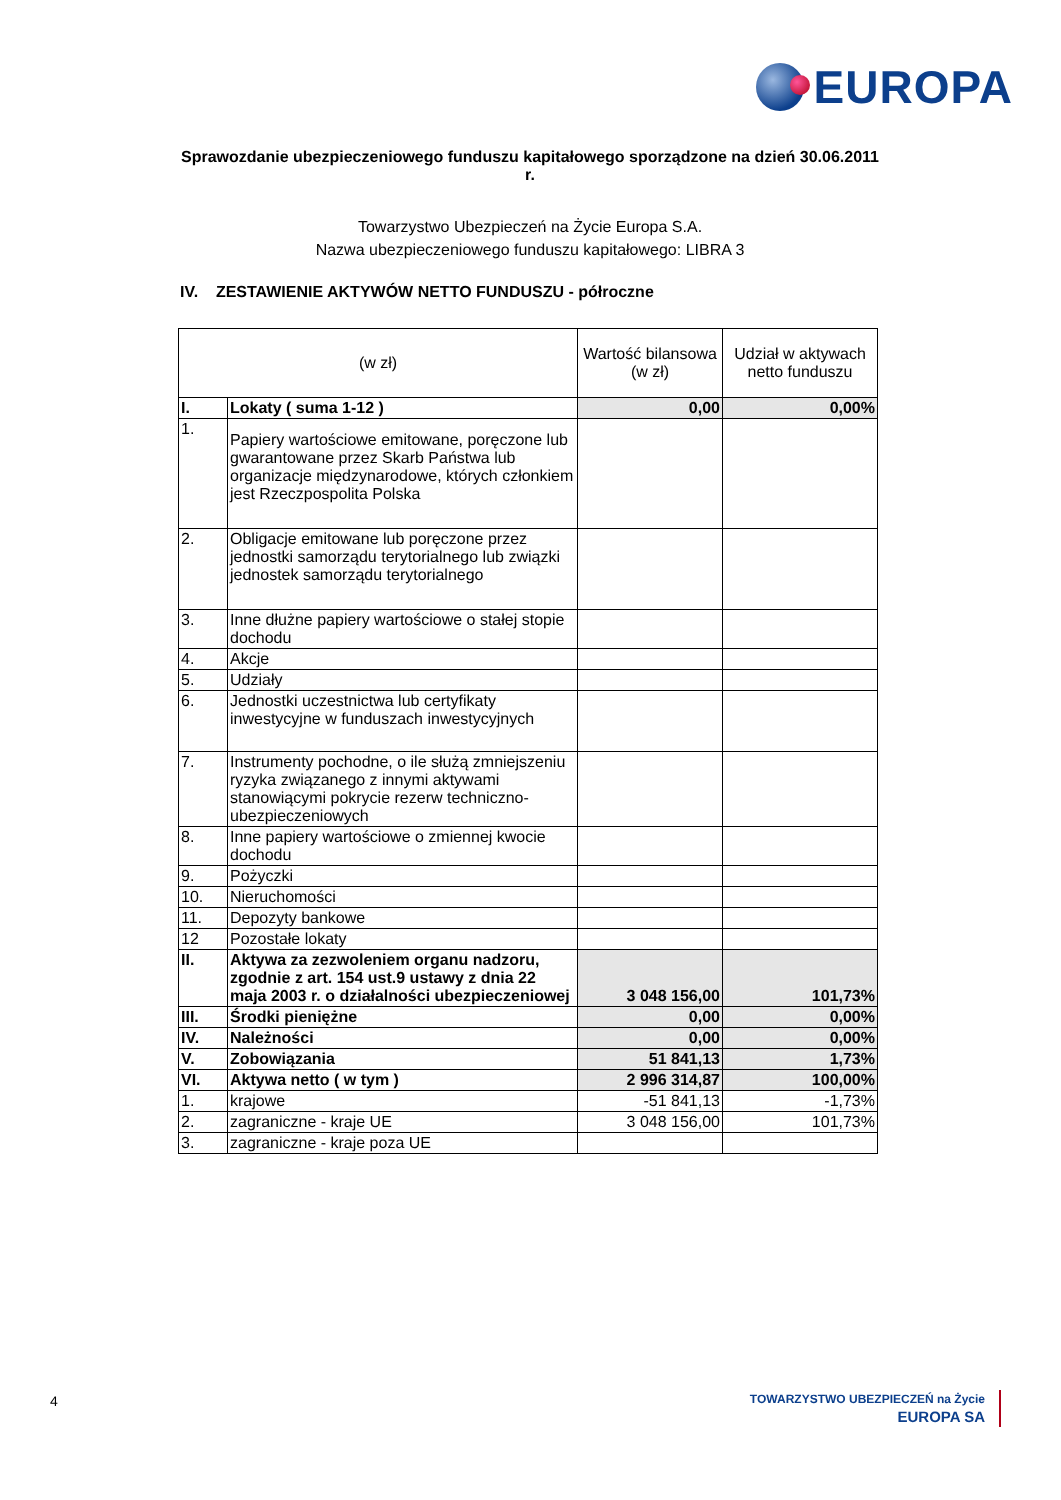EUROPA
Sprawozdanie ubezpieczeniowego funduszu kapitałowego sporządzone na dzień 30.06.2011 r.
Towarzystwo Ubezpieczeń na Życie Europa S.A.
Nazwa ubezpieczeniowego funduszu kapitałowego: LIBRA 3
IV. ZESTAWIENIE AKTYWÓW NETTO FUNDUSZU - półroczne
| (w zł) | | Wartość bilansowa (w zł) | Udział w aktywach netto funduszu |
| --- | --- | --- | --- |
| I. | Lokaty ( suma 1-12 ) | 0,00 | 0,00% |
| 1. | Papiery wartościowe emitowane, poręczone lub gwarantowane przez Skarb Państwa lub organizacje międzynarodowe, których członkiem jest Rzeczpospolita Polska | | |
| 2. | Obligacje emitowane lub poręczone przez jednostki samorządu terytorialnego lub związki jednostek samorządu terytorialnego | | |
| 3. | Inne dłużne papiery wartościowe o stałej stopie dochodu | | |
| 4. | Akcje | | |
| 5. | Udziały | | |
| 6. | Jednostki uczestnictwa lub certyfikaty inwestycyjne w funduszach inwestycyjnych | | |
| 7. | Instrumenty pochodne, o ile służą zmniejszeniu ryzyka związanego z innymi aktywami stanowiącymi pokrycie rezerw techniczno-ubezpieczeniowych | | |
| 8. | Inne papiery wartościowe o zmiennej kwocie dochodu | | |
| 9. | Pożyczki | | |
| 10. | Nieruchomości | | |
| 11. | Depozyty bankowe | | |
| 12 | Pozostałe lokaty | | |
| II. | Aktywa za zezwoleniem organu nadzoru, zgodnie z art. 154 ust.9 ustawy z dnia 22 maja 2003 r. o działalności ubezpieczeniowej | 3 048 156,00 | 101,73% |
| III. | Środki pieniężne | 0,00 | 0,00% |
| IV. | Należności | 0,00 | 0,00% |
| V. | Zobowiązania | 51 841,13 | 1,73% |
| VI. | Aktywa netto ( w tym ) | 2 996 314,87 | 100,00% |
| 1. | krajowe | -51 841,13 | -1,73% |
| 2. | zagraniczne - kraje UE | 3 048 156,00 | 101,73% |
| 3. | zagraniczne - kraje poza UE | | |
4
TOWARZYSTWO UBEZPIECZEŃ na Życie
EUROPA SA